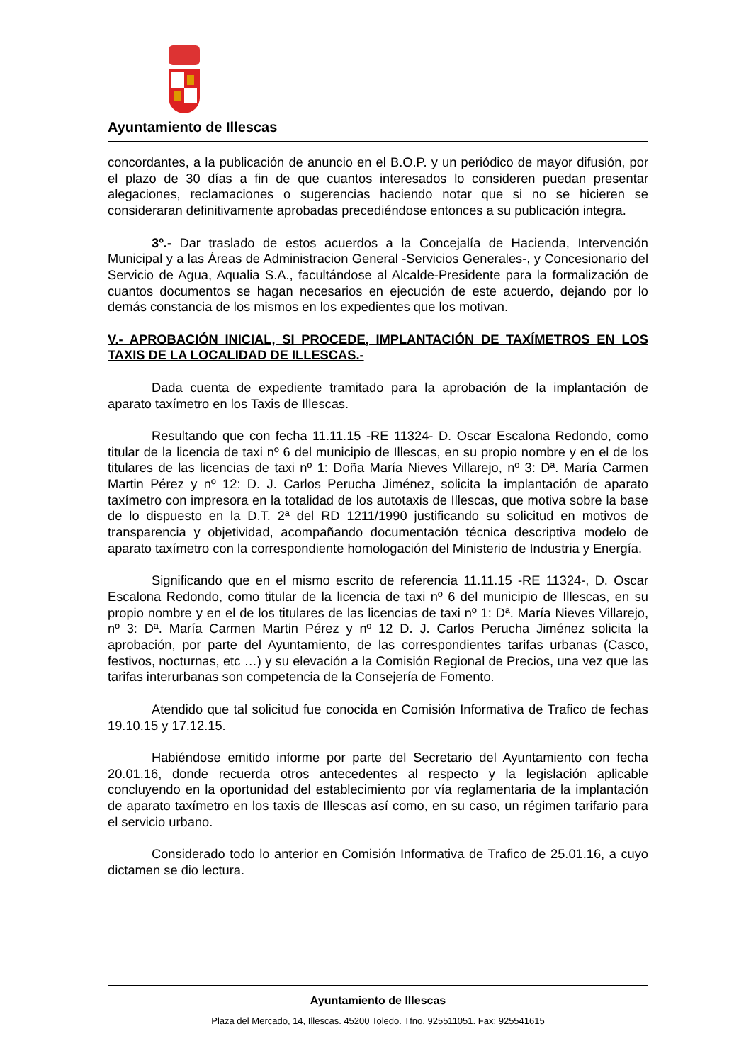Ayuntamiento de Illescas
concordantes, a la publicación de anuncio en el B.O.P. y un periódico de mayor difusión, por el plazo de 30 días a fin de que cuantos interesados lo consideren puedan presentar alegaciones, reclamaciones o sugerencias haciendo notar que si no se hicieren se consideraran definitivamente aprobadas precediéndose entonces a su publicación integra.
3º.- Dar traslado de estos acuerdos a la Concejalía de Hacienda, Intervención Municipal y a las Áreas de Administracion General -Servicios Generales-, y Concesionario del Servicio de Agua, Aqualia S.A., facultándose al Alcalde-Presidente para la formalización de cuantos documentos se hagan necesarios en ejecución de este acuerdo, dejando por lo demás constancia de los mismos en los expedientes que los motivan.
V.- APROBACIÓN INICIAL, SI PROCEDE, IMPLANTACIÓN DE TAXÍMETROS EN LOS TAXIS DE LA LOCALIDAD DE ILLESCAS.-
Dada cuenta de expediente tramitado para la aprobación de la implantación de aparato taxímetro en los Taxis de Illescas.
Resultando que con fecha 11.11.15 -RE 11324- D. Oscar Escalona Redondo, como titular de la licencia de taxi nº 6 del municipio de Illescas, en su propio nombre y en el de los titulares de las licencias de taxi nº 1: Doña María Nieves Villarejo, nº 3: Dª. María Carmen Martin Pérez y nº 12: D. J. Carlos Perucha Jiménez, solicita la implantación de aparato taxímetro con impresora en la totalidad de los autotaxis de Illescas, que motiva sobre la base de lo dispuesto en la D.T. 2ª del RD 1211/1990 justificando su solicitud en motivos de transparencia y objetividad, acompañando documentación técnica descriptiva modelo de aparato taxímetro con la correspondiente homologación del Ministerio de Industria y Energía.
Significando que en el mismo escrito de referencia 11.11.15 -RE 11324-, D. Oscar Escalona Redondo, como titular de la licencia de taxi nº 6 del municipio de Illescas, en su propio nombre y en el de los titulares de las licencias de taxi nº 1: Dª. María Nieves Villarejo, nº 3: Dª. María Carmen Martin Pérez y nº 12 D. J. Carlos Perucha Jiménez solicita la aprobación, por parte del Ayuntamiento, de las correspondientes tarifas urbanas (Casco, festivos, nocturnas, etc …) y su elevación a la Comisión Regional de Precios, una vez que las tarifas interurbanas son competencia de la Consejería de Fomento.
Atendido que tal solicitud fue conocida en Comisión Informativa de Trafico de fechas 19.10.15 y 17.12.15.
Habiéndose emitido informe por parte del Secretario del Ayuntamiento con fecha 20.01.16, donde recuerda otros antecedentes al respecto y la legislación aplicable concluyendo en la oportunidad del establecimiento por vía reglamentaria de la implantación de aparato taxímetro en los taxis de Illescas así como, en su caso, un régimen tarifario para el servicio urbano.
Considerado todo lo anterior en Comisión Informativa de Trafico de 25.01.16, a cuyo dictamen se dio lectura.
Ayuntamiento de Illescas
Plaza del Mercado, 14, Illescas. 45200 Toledo. Tfno. 925511051. Fax: 925541615